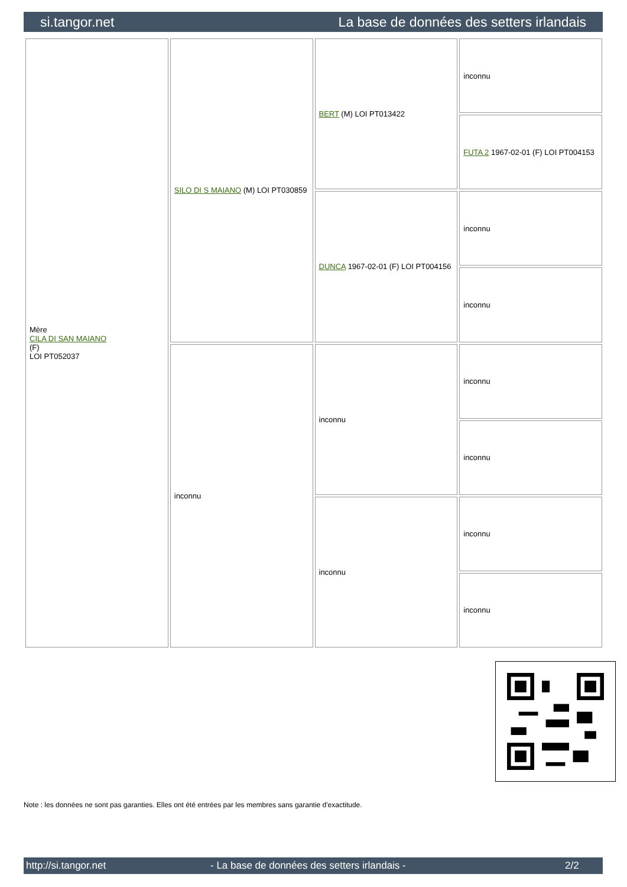si.tangor.net La base de données des setters irlandais
| Mère CILA DI SAN MAIANO (F) LOI PT052037 | SILO DI S MAIANO (M) LOI PT030859 | BERT (M) LOI PT013422 | inconnu |
| | | | FUTA 2 1967-02-01 (F) LOI PT004153 |
| | | DUNCA 1967-02-01 (F) LOI PT004156 | inconnu |
| | | | inconnu |
| | inconnu | inconnu | inconnu |
| | | | inconnu |
| | | inconnu | inconnu |
| | | | inconnu |
Note : les données ne sont pas garanties. Elles ont été entrées par les membres sans garantie d'exactitude.
http://si.tangor.net - La base de données des setters irlandais - 2/2